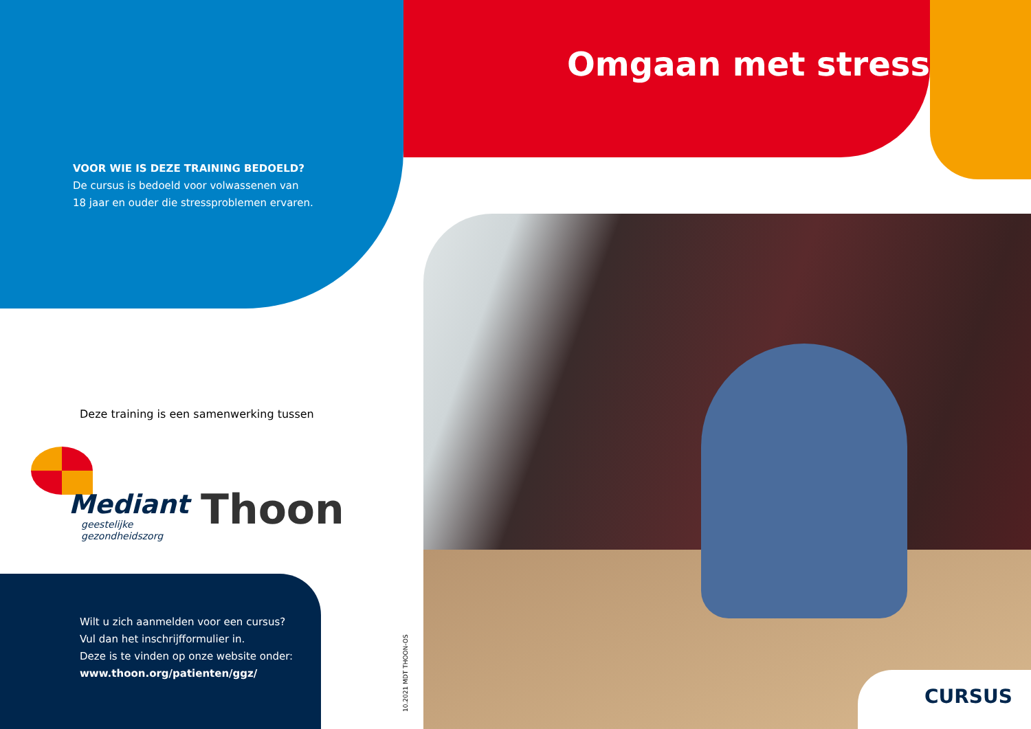Omgaan met stress
VOOR WIE IS DEZE TRAINING BEDOELD?
De cursus is bedoeld voor volwassenen van
18 jaar en ouder die stressproblemen ervaren.
Deze training is een samenwerking tussen
Mediant
geestelijke
gezondheidszorg
Thoon
Wilt u zich aanmelden voor een cursus?
Vul dan het inschrijfformulier in.
Deze is te vinden op onze website onder:
www.thoon.org/patienten/ggz/
10.2021 MDT THOON-OS
CURSUS